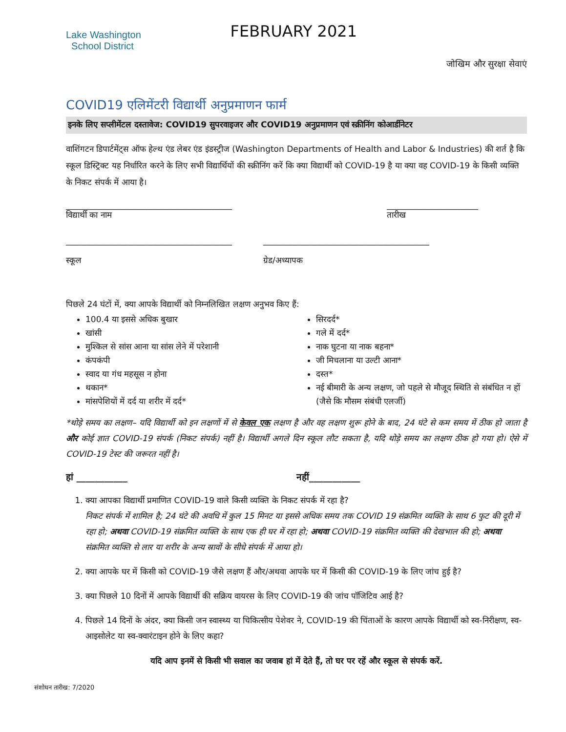Lake Washington
School District
FEBRUARY 2021
जोखिम और सुरक्षा सेवाएं
COVID19 एलिमेंटरी विद्यार्थी अनुप्रमाणन फार्म
इनके लिए सप्लीमेंटल दस्तावेज: COVID19 सुपरवाइजर और COVID19 अनुप्रमाणन एवं स्क्रीनिंग कोआर्डीनेटर
वाशिंगटन डिपार्टमेंट्स ऑफ हेल्थ एंड लेबर एंड इंडस्ट्रीज (Washington Departments of Health and Labor & Industries) की शर्त है कि स्कूल डिस्ट्रिक्ट यह निर्धारित करने के लिए सभी विद्यार्थियों की स्क्रीनिंग करें कि क्या विद्यार्थी को COVID-19 है या क्या वह COVID-19 के किसी व्यक्ति के निकट संपर्क में आया है।
________________________________________
विद्यार्थी का नाम
______________________
तारीख
________________________________________
स्कूल
________________________________________
ग्रेड/अध्यापक
पिछले 24 घंटों में, क्या आपके विद्यार्थी को निम्नलिखित लक्षण अनुभव किए हैं:
100.4 या इससे अधिक बुखार
खांसी
मुश्किल से सांस आना या सांस लेने में परेशानी
कंपकंपी
स्वाद या गंध महसूस न होना
थकान*
मांसपेशियों में दर्द या शरीर में दर्द*
सिरदर्द*
गले में दर्द*
नाक घुटना या नाक बहना*
जी मिचलाना या उल्टी आना*
दस्त*
नई बीमारी के अन्य लक्षण, जो पहले से मौजूद स्थिति से संबंधित न हों (जैसे कि मौसम संबंधी एलर्जी)
*थोड़े समय का लक्षण– यदि विद्यार्थी को इन लक्षणों में से केवल एक लक्षण है और वह लक्षण शुरू होने के बाद, 24 घंटे से कम समय में ठीक हो जाता है और कोई ज्ञात COVID-19 संपर्क (निकट संपर्क) नहीं है। विद्यार्थी अगले दिन स्कूल लौट सकता है, यदि थोड़े समय का लक्षण ठीक हो गया हो। ऐसे में COVID-19 टेस्ट की जरूरत नहीं है।
हां ___________ नहीं___________
1. क्या आपका विद्यार्थी प्रमाणित COVID-19 वाले किसी व्यक्ति के निकट संपर्क में रहा है?
निकट संपर्क में शामिल है; 24 घंटे की अवधि में कुल 15 मिनट या इससे अधिक समय तक COVID 19 संक्रमित व्यक्ति के साथ 6 फुट की दूरी में रहा हो; अथवा COVID-19 संक्रमित व्यक्ति के साथ एक ही घर में रहा हो; अथवा COVID-19 संक्रमित व्यक्ति की देखभाल की हो; अथवा संक्रमित व्यक्ति से लार या शरीर के अन्य स्रावों के सीधे संपर्क में आया हो।
2. क्या आपके घर में किसी को COVID-19 जैसे लक्षण हैं और/अथवा आपके घर में किसी की COVID-19 के लिए जांच हुई है?
3. क्या पिछले 10 दिनों में आपके विद्यार्थी की सक्रिय वायरस के लिए COVID-19 की जांच पॉजिटिव आई है?
4. पिछले 14 दिनों के अंदर, क्या किसी जन स्वास्थ्य या चिकित्सीय पेशेवर ने, COVID-19 की चिंताओं के कारण आपके विद्यार्थी को स्व-निरीक्षण, स्व-आइसोलेट या स्व-क्वारंटाइन होने के लिए कहा?
यदि आप इनमें से किसी भी सवाल का जवाब हां में देते हैं, तो घर पर रहें और स्कूल से संपर्क करें.
संशोधन तारीख: 7/2020